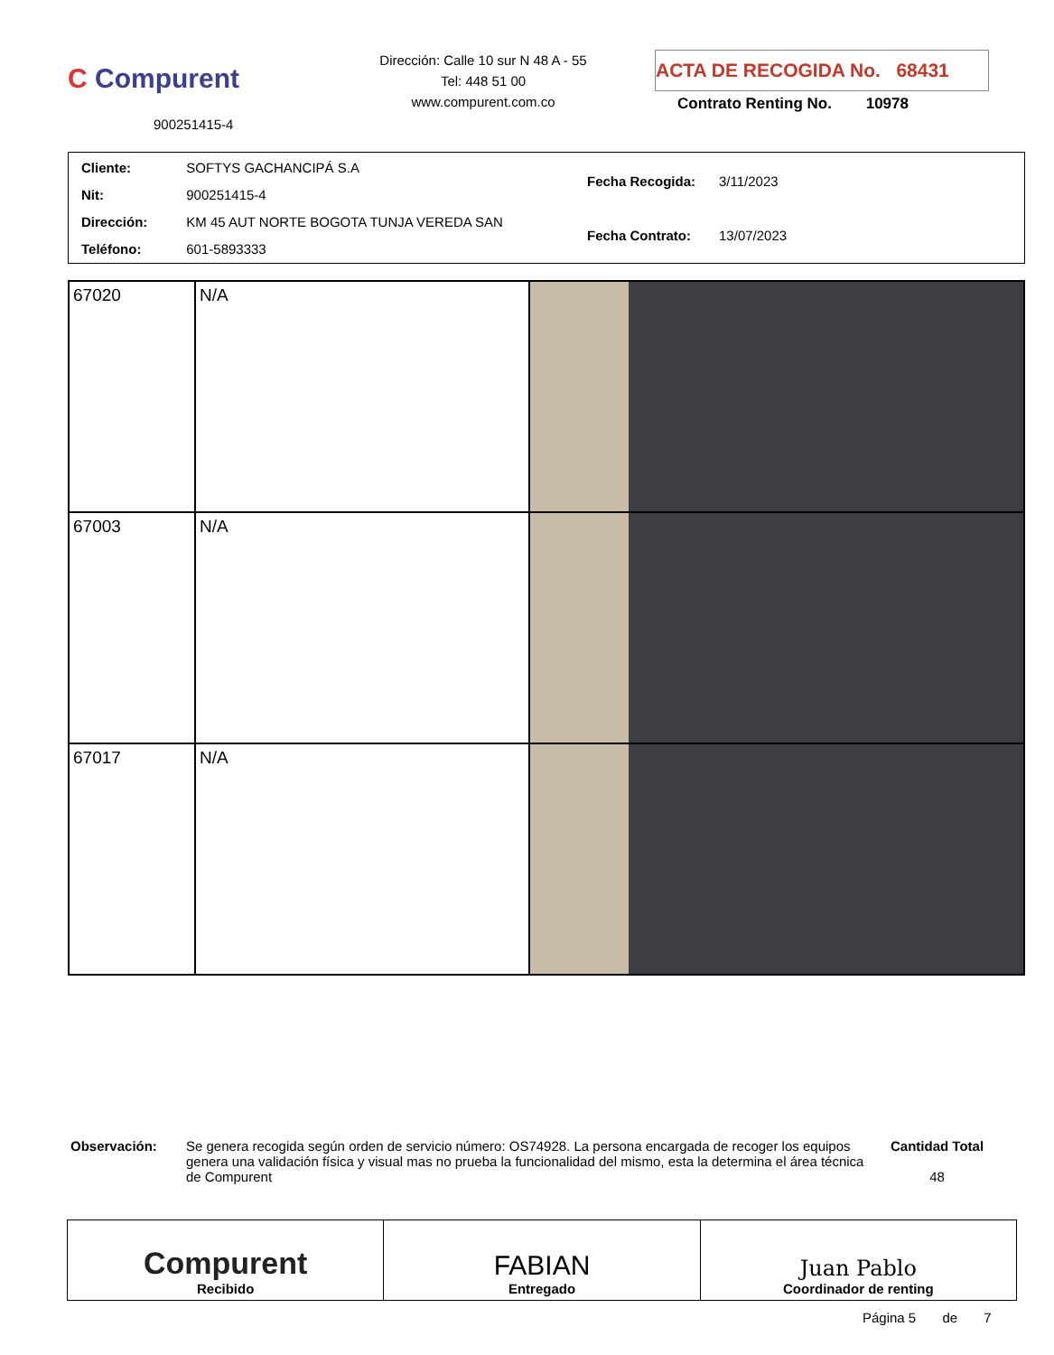C Compurent
900251415-4
Dirección: Calle 10 sur N 48 A - 55
Tel: 448 51 00
www.compurent.com.co
ACTA DE RECOGIDA No. 68431
Contrato Renting No. 10978
| Cliente: | SOFTYS GACHANCIPÁ S.A |
| Nit: | 900251415-4 |
| Dirección: | KM 45 AUT NORTE BOGOTA TUNJA VEREDA SAN |
| Teléfono: | 601-5893333 |
| Fecha Recogida: | 3/11/2023 |
| Fecha Contrato: | 13/07/2023 |
| 67020 | N/A | |
| 67003 | N/A | |
| 67017 | N/A | |
Observación: Se genera recogida según orden de servicio número: OS74928. La persona encargada de recoger los equipos genera una validación física y visual mas no prueba la funcionalidad del mismo, esta la determina el área técnica de Compurent
Cantidad Total
48
Compurent
Recibido
FABIAN
Entregado
Juan Pablo
Coordinador de renting
Página 5 de 7